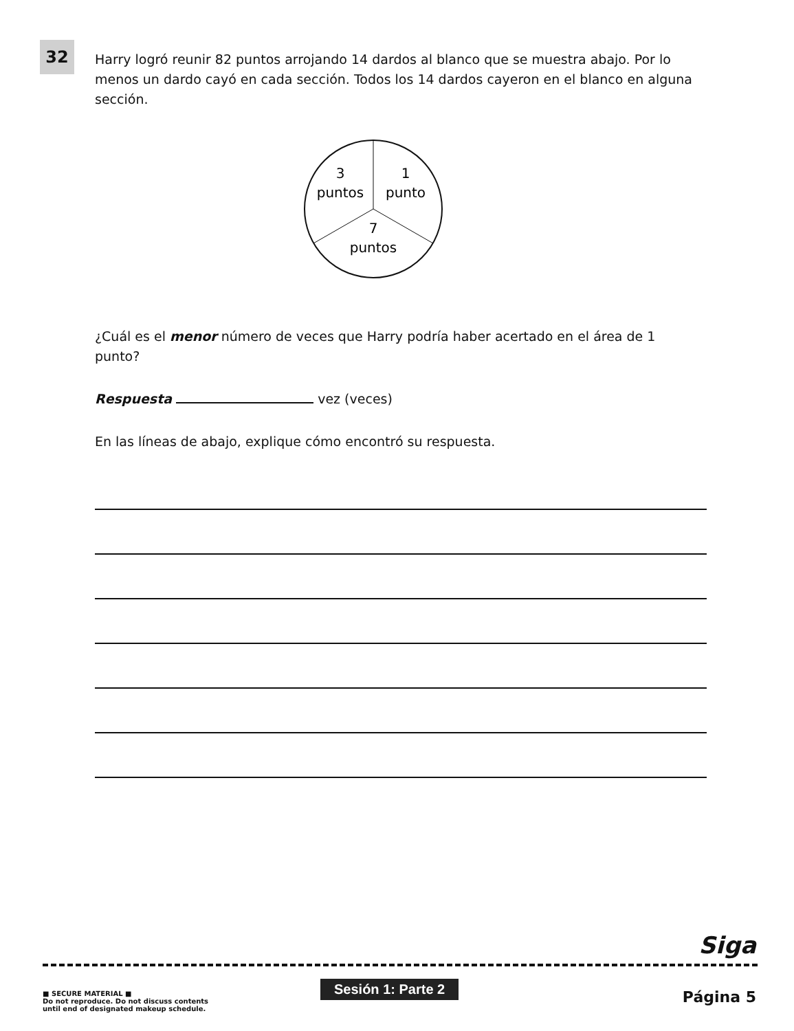32
Harry logró reunir 82 puntos arrojando 14 dardos al blanco que se muestra abajo. Por lo menos un dardo cayó en cada sección. Todos los 14 dardos cayeron en el blanco en alguna sección.
3
puntos
1
punto
7
puntos
¿Cuál es el menor número de veces que Harry podría haber acertado en el área de 1 punto?
Respuesta vez (veces)
En las líneas de abajo, explique cómo encontró su respuesta.
Siga
■ SECURE MATERIAL ■
Do not reproduce. Do not discuss contents
until end of designated makeup schedule.
Sesión 1: Parte 2
Página 5